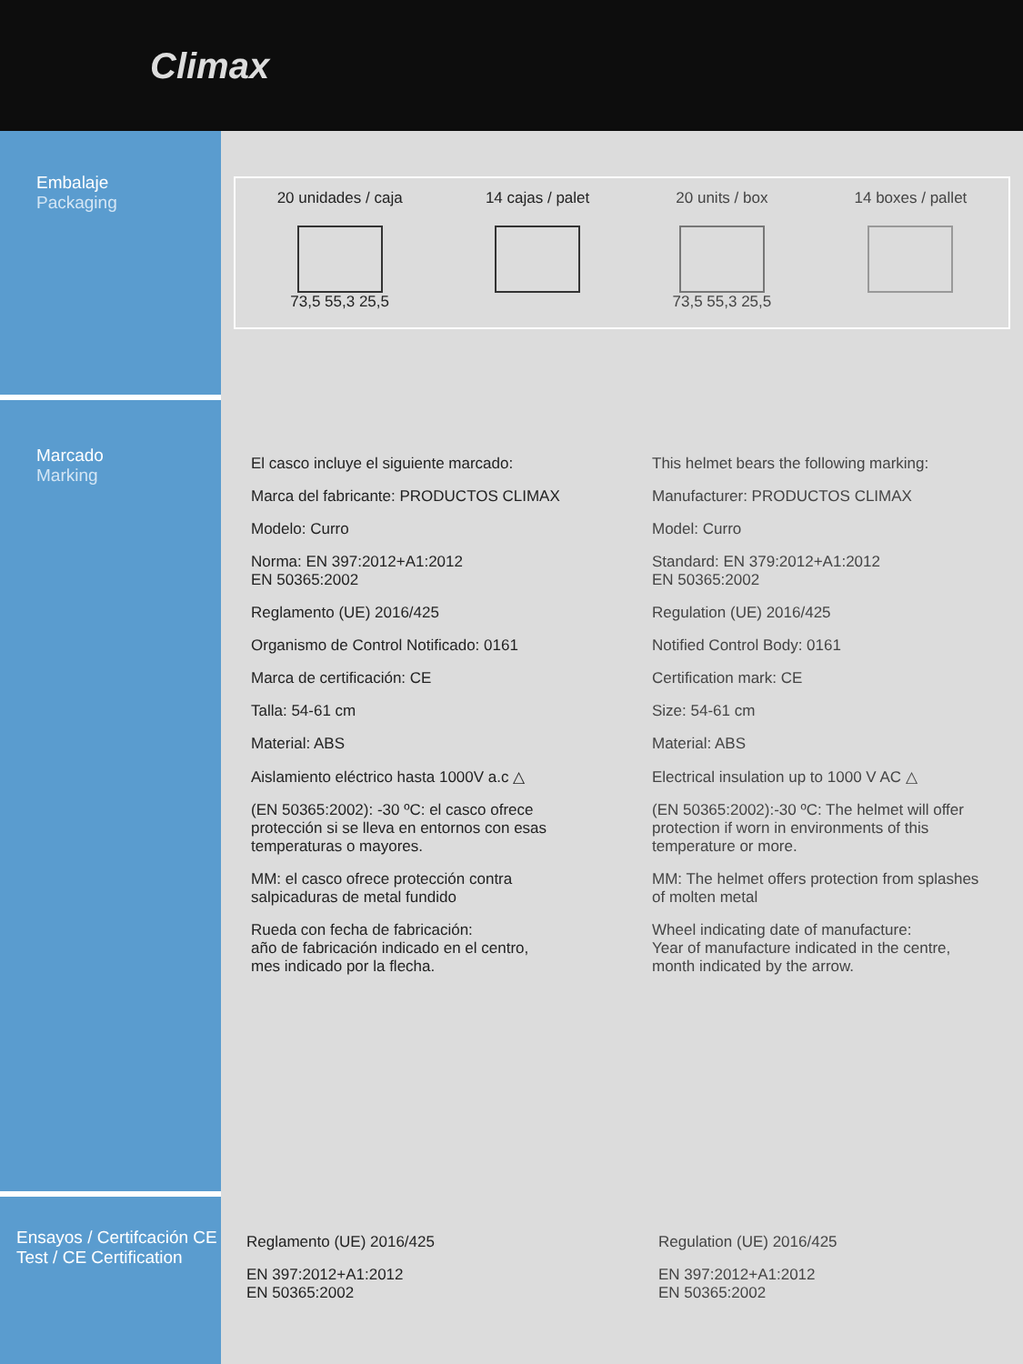Climax
Embalaje
Packaging
20 unidades / caja
73,5 55,3 25,5
14 cajas / palet 20 units / box
73,5 55,3 25,5
14 boxes / pallet
Marcado
Marking
El casco incluye el siguiente marcado:
Marca del fabricante: PRODUCTOS CLIMAX
Modelo: Curro
Norma: EN 397:2012+A1:2012
EN 50365:2002
Reglamento (UE) 2016/425
Organismo de Control Notificado: 0161
Marca de certificación: CE
Talla: 54-61 cm
Material: ABS
Aislamiento eléctrico hasta 1000V a.c △
(EN 50365:2002): -30 ºC: el casco ofrece protección si se lleva en entornos con esas temperaturas o mayores.
MM: el casco ofrece protección contra salpicaduras de metal fundido
Rueda con fecha de fabricación:
año de fabricación indicado en el centro,
mes indicado por la flecha.
This helmet bears the following marking:
Manufacturer: PRODUCTOS CLIMAX
Model: Curro
Standard: EN 379:2012+A1:2012
EN 50365:2002
Regulation (UE) 2016/425
Notified Control Body: 0161
Certification mark: CE
Size: 54-61 cm
Material: ABS
Electrical insulation up to 1000 V AC △
(EN 50365:2002):-30 ºC: The helmet will offer protection if worn in environments of this temperature or more.
MM: The helmet offers protection from splashes of molten metal
Wheel indicating date of manufacture:
Year of manufacture indicated in the centre,
month indicated by the arrow.
Ensayos / Certifcación CE
Test / CE Certification
Reglamento (UE) 2016/425
EN 397:2012+A1:2012
EN 50365:2002
Regulation (UE) 2016/425
EN 397:2012+A1:2012
EN 50365:2002